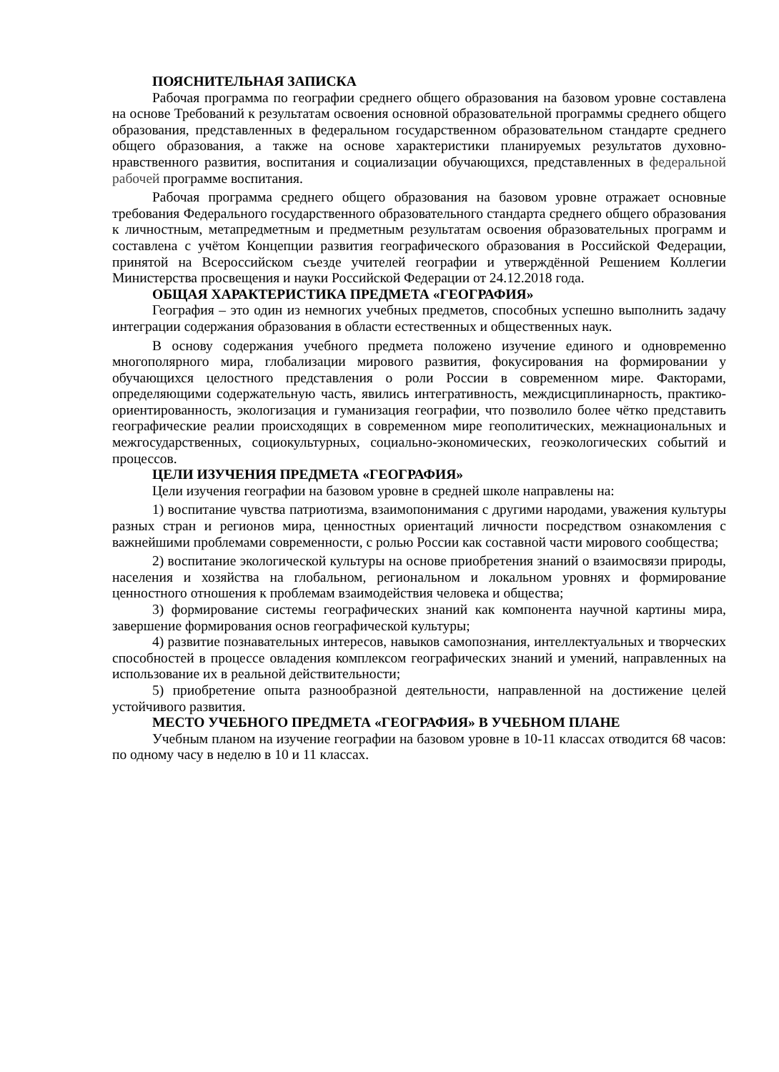ПОЯСНИТЕЛЬНАЯ ЗАПИСКА
Рабочая программа по географии среднего общего образования на базовом уровне составлена на основе Требований к результатам освоения основной образовательной программы среднего общего образования, представленных в федеральном государственном образовательном стандарте среднего общего образования, а также на основе характеристики планируемых результатов духовно-нравственного развития, воспитания и социализации обучающихся, представленных в федеральной рабочей программе воспитания.
Рабочая программа среднего общего образования на базовом уровне отражает основные требования Федерального государственного образовательного стандарта среднего общего образования к личностным, метапредметным и предметным результатам освоения образовательных программ и составлена с учётом Концепции развития географического образования в Российской Федерации, принятой на Всероссийском съезде учителей географии и утверждённой Решением Коллегии Министерства просвещения и науки Российской Федерации от 24.12.2018 года.
ОБЩАЯ ХАРАКТЕРИСТИКА ПРЕДМЕТА «ГЕОГРАФИЯ»
География – это один из немногих учебных предметов, способных успешно выполнить задачу интеграции содержания образования в области естественных и общественных наук.
В основу содержания учебного предмета положено изучение единого и одновременно многополярного мира, глобализации мирового развития, фокусирования на формировании у обучающихся целостного представления о роли России в современном мире. Факторами, определяющими содержательную часть, явились интегративность, междисциплинарность, практико-ориентированность, экологизация и гуманизация географии, что позволило более чётко представить географические реалии происходящих в современном мире геополитических, межнациональных и межгосударственных, социокультурных, социально-экономических, геоэкологических событий и процессов.
ЦЕЛИ ИЗУЧЕНИЯ ПРЕДМЕТА «ГЕОГРАФИЯ»
Цели изучения географии на базовом уровне в средней школе направлены на:
1) воспитание чувства патриотизма, взаимопонимания с другими народами, уважения культуры разных стран и регионов мира, ценностных ориентаций личности посредством ознакомления с важнейшими проблемами современности, с ролью России как составной части мирового сообщества;
2) воспитание экологической культуры на основе приобретения знаний о взаимосвязи природы, населения и хозяйства на глобальном, региональном и локальном уровнях и формирование ценностного отношения к проблемам взаимодействия человека и общества;
3) формирование системы географических знаний как компонента научной картины мира, завершение формирования основ географической культуры;
4) развитие познавательных интересов, навыков самопознания, интеллектуальных и творческих способностей в процессе овладения комплексом географических знаний и умений, направленных на использование их в реальной действительности;
5) приобретение опыта разнообразной деятельности, направленной на достижение целей устойчивого развития.
МЕСТО УЧЕБНОГО ПРЕДМЕТА «ГЕОГРАФИЯ» В УЧЕБНОМ ПЛАНЕ
Учебным планом на изучение географии на базовом уровне в 10-11 классах отводится 68 часов: по одному часу в неделю в 10 и 11 классах.